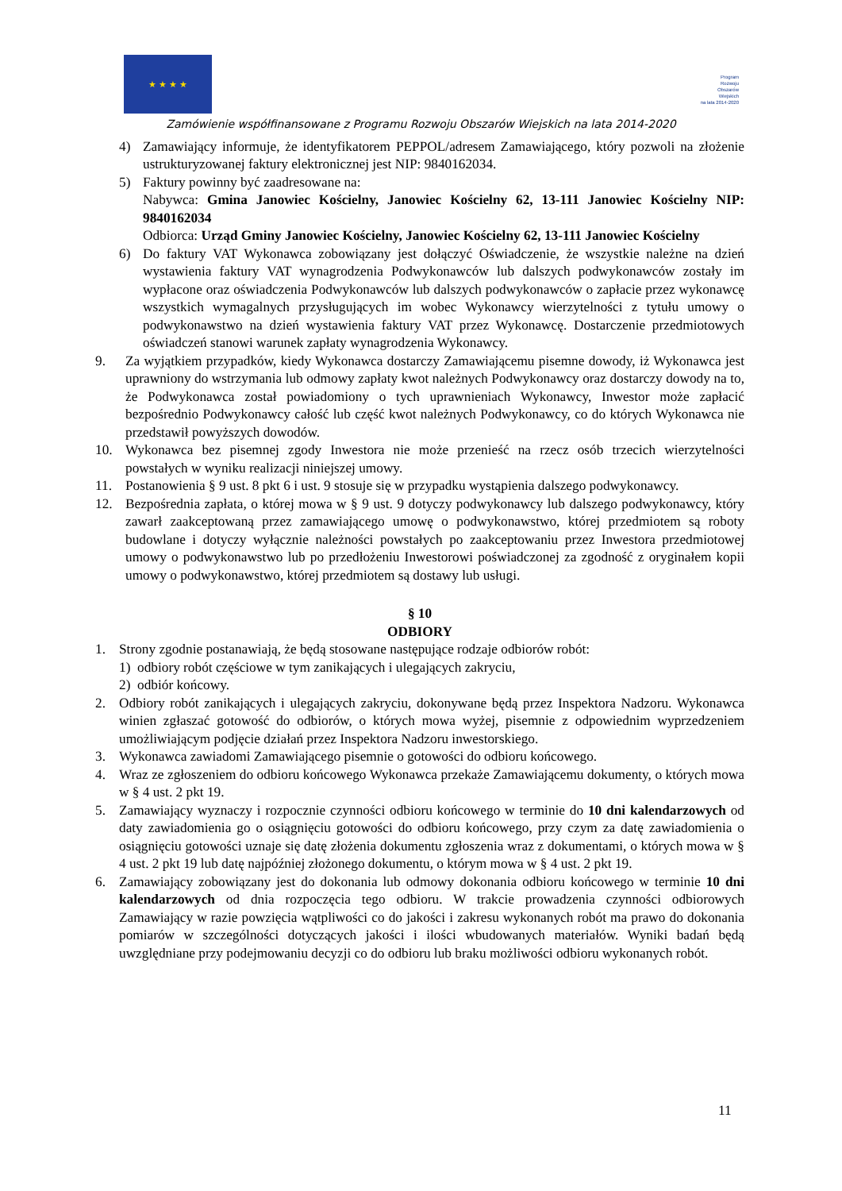★ ★ ★ ★
Program
Rozwoju
Obszarów
Wiejskich
na lata 2014-2020
Zamówienie współfinansowane z Programu Rozwoju Obszarów Wiejskich na lata 2014-2020
4) Zamawiający informuje, że identyfikatorem PEPPOL/adresem Zamawiającego, który pozwoli na złożenie ustrukturyzowanej faktury elektronicznej jest NIP: 9840162034.
5) Faktury powinny być zaadresowane na:
Nabywca: Gmina Janowiec Kościelny, Janowiec Kościelny 62, 13-111 Janowiec Kościelny NIP: 9840162034
Odbiorca: Urząd Gminy Janowiec Kościelny, Janowiec Kościelny 62, 13-111 Janowiec Kościelny
6) Do faktury VAT Wykonawca zobowiązany jest dołączyć Oświadczenie, że wszystkie należne na dzień wystawienia faktury VAT wynagrodzenia Podwykonawców lub dalszych podwykonawców zostały im wypłacone oraz oświadczenia Podwykonawców lub dalszych podwykonawców o zapłacie przez wykonawcę wszystkich wymagalnych przysługujących im wobec Wykonawcy wierzytelności z tytułu umowy o podwykonawstwo na dzień wystawienia faktury VAT przez Wykonawcę. Dostarczenie przedmiotowych oświadczeń stanowi warunek zapłaty wynagrodzenia Wykonawcy.
9. Za wyjątkiem przypadków, kiedy Wykonawca dostarczy Zamawiającemu pisemne dowody, iż Wykonawca jest uprawniony do wstrzymania lub odmowy zapłaty kwot należnych Podwykonawcy oraz dostarczy dowody na to, że Podwykonawca został powiadomiony o tych uprawnieniach Wykonawcy, Inwestor może zapłacić bezpośrednio Podwykonawcy całość lub część kwot należnych Podwykonawcy, co do których Wykonawca nie przedstawił powyższych dowodów.
10. Wykonawca bez pisemnej zgody Inwestora nie może przenieść na rzecz osób trzecich wierzytelności powstałych w wyniku realizacji niniejszej umowy.
11. Postanowienia § 9 ust. 8 pkt 6 i ust. 9 stosuje się w przypadku wystąpienia dalszego podwykonawcy.
12. Bezpośrednia zapłata, o której mowa w § 9 ust. 9 dotyczy podwykonawcy lub dalszego podwykonawcy, który zawarł zaakceptowaną przez zamawiającego umowę o podwykonawstwo, której przedmiotem są roboty budowlane i dotyczy wyłącznie należności powstałych po zaakceptowaniu przez Inwestora przedmiotowej umowy o podwykonawstwo lub po przedłożeniu Inwestorowi poświadczonej za zgodność z oryginałem kopii umowy o podwykonawstwo, której przedmiotem są dostawy lub usługi.
§ 10
ODBIORY
1. Strony zgodnie postanawiają, że będą stosowane następujące rodzaje odbiorów robót:
1) odbiory robót częściowe w tym zanikających i ulegających zakryciu,
2) odbiór końcowy.
2. Odbiory robót zanikających i ulegających zakryciu, dokonywane będą przez Inspektora Nadzoru. Wykonawca winien zgłaszać gotowość do odbiorów, o których mowa wyżej, pisemnie z odpowiednim wyprzedzeniem umożliwiającym podjęcie działań przez Inspektora Nadzoru inwestorskiego.
3. Wykonawca zawiadomi Zamawiającego pisemnie o gotowości do odbioru końcowego.
4. Wraz ze zgłoszeniem do odbioru końcowego Wykonawca przekaże Zamawiającemu dokumenty, o których mowa w § 4 ust. 2 pkt 19.
5. Zamawiający wyznaczy i rozpocznie czynności odbioru końcowego w terminie do 10 dni kalendarzowych od daty zawiadomienia go o osiągnięciu gotowości do odbioru końcowego, przy czym za datę zawiadomienia o osiągnięciu gotowości uznaje się datę złożenia dokumentu zgłoszenia wraz z dokumentami, o których mowa w § 4 ust. 2 pkt 19 lub datę najpóźniej złożonego dokumentu, o którym mowa w § 4 ust. 2 pkt 19.
6. Zamawiający zobowiązany jest do dokonania lub odmowy dokonania odbioru końcowego w terminie 10 dni kalendarzowych od dnia rozpoczęcia tego odbioru. W trakcie prowadzenia czynności odbiorowych Zamawiający w razie powzięcia wątpliwości co do jakości i zakresu wykonanych robót ma prawo do dokonania pomiarów w szczególności dotyczących jakości i ilości wbudowanych materiałów. Wyniki badań będą uwzględniane przy podejmowaniu decyzji co do odbioru lub braku możliwości odbioru wykonanych robót.
11